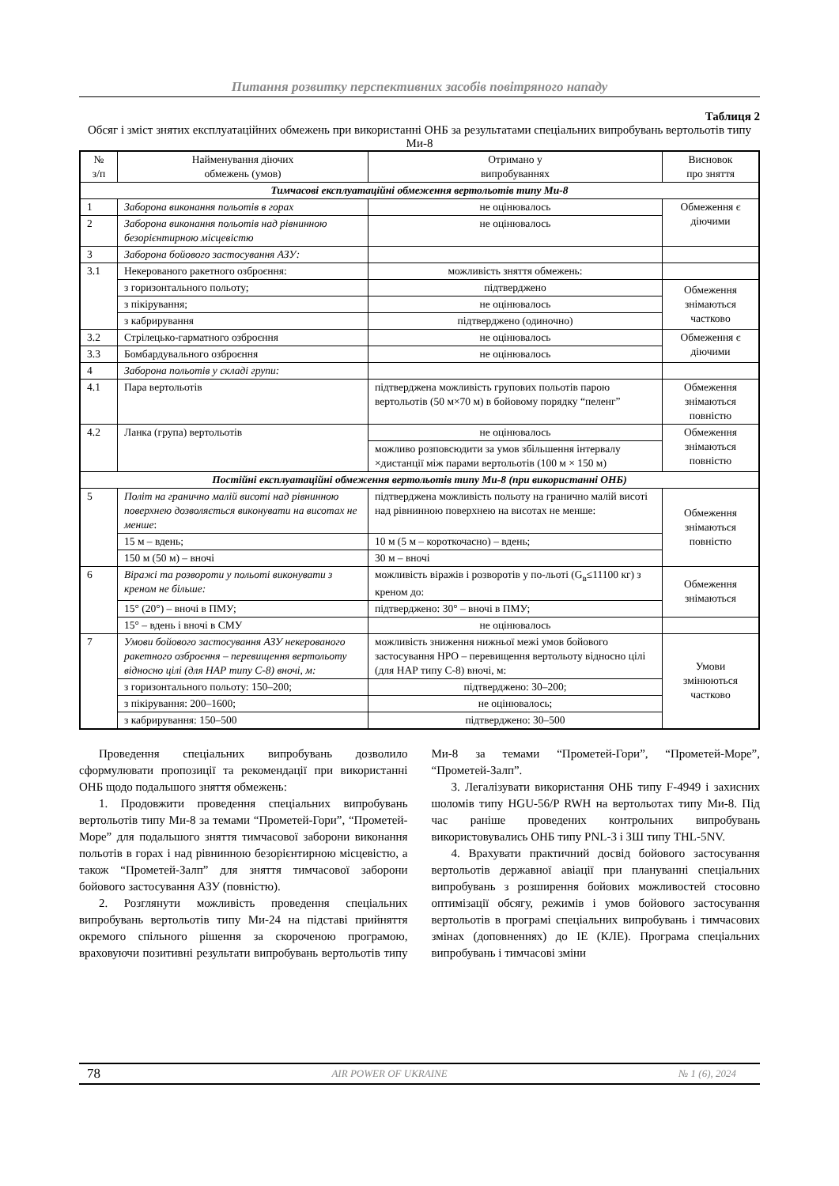Питання розвитку перспективних засобів повітряного нападу
Таблиця 2
Обсяг і зміст знятих експлуатаційних обмежень при використанні ОНБ за результатами спеціальних випробувань вертольотів типу Ми-8
| № з/п | Найменування діючих обмежень (умов) | Отримано у випробуваннях | Висновок про зняття |
| --- | --- | --- | --- |
| Тимчасові експлуатаційні обмеження вертольотів типу Ми-8 | | | |
| 1 | Заборона виконання польотів в горах | не оцінювалось | Обмеження є діючими |
| 2 | Заборона виконання польотів над рівнинною безорієнтирною місцевістю | не оцінювалось | |
| 3 | Заборона бойового застосування АЗУ: | | |
| 3.1 | Некерованого ракетного озброєння: | можливість зняття обмежень: | |
| | з горизонтального польоту; | підтверджено | Обмеження знімаються частково |
| | з пікірування; | не оцінювалось | |
| | з кабрирування | підтверджено (одиночно) | |
| 3.2 | Стрілецько-гарматного озброєння | не оцінювалось | Обмеження є діючими |
| 3.3 | Бомбардувального озброєння | не оцінювалось | |
| 4 | Заборона польотів у складі групи: | | |
| 4.1 | Пара вертольотів | підтверджена можливість групових польотів парою вертольотів (50 м×70 м) в бойовому порядку “пеленг” | Обмеження знімаються повністю |
| 4.2 | Ланка (група) вертольотів | не оцінювалось | Обмеження знімаються повністю |
| | | можливо розповсюдити за умов збільшення інтервалу ×дистанції між парами вертольотів (100 м × 150 м) | |
| Постійні експлуатаційні обмеження вертольотів типу Ми-8 (при використанні ОНБ) | | | |
| 5 | Політ на гранично малій висоті над рівнинною поверхнею дозволяється виконувати на висотах не менше : | підтверджена можливість польоту на гранично малій висоті над рівнинною поверхнею на висотах не менше: | Обмеження знімаються повністю |
| | 15 м – вдень; | 10 м (5 м – короткочасно) – вдень; | |
| | 150 м (50 м) – вночі | 30 м – вночі | |
| 6 | Віражі та розвороти у польоті виконувати з креном не більше: | можливість віражів і розворотів у по-льоті (G<sub>в</sub>≤11100 кг) з креном до: | Обмеження знімаються |
| | 15° (20°) – вночі в ПМУ; | підтверджено: 30° – вночі в ПМУ; | |
| | 15° – вдень і вночі в СМУ | не оцінювалось | |
| 7 | Умови бойового застосування АЗУ некерованого ракетного озброєння – перевищення вертольоту відносно цілі (для НАР типу С-8) вночі, м: | можливість зниження нижньої межі умов бойового застосування НРО – перевищення вертольоту відносно цілі (для НАР типу С-8) вночі, м: | Умови змінюються частково |
| | з горизонтального польоту: 150–200; | підтверджено: 30–200; | |
| | з пікірування: 200–1600; | не оцінювалось; | |
| | з кабрирування: 150–500 | підтверджено: 30–500 | |
Проведення спеціальних випробувань дозволило сформулювати пропозиції та рекомендації при використанні ОНБ щодо подальшого зняття обмежень:
1. Продовжити проведення спеціальних випробувань вертольотів типу Ми-8 за темами “Прометей-Гори”, “Прометей-Море” для подальшого зняття тимчасової заборони виконання польотів в горах і над рівнинною безорієнтирною місцевістю, а також “Прометей-Залп” для зняття тимчасової заборони бойового застосування АЗУ (повністю).
2. Розглянути можливість проведення спеціальних випробувань вертольотів типу Ми-24 на підставі прийняття окремого спільного рішення за скороченою програмою, враховуючи позитивні результати випробувань вертольотів типу Ми-8 за темами “Прометей-Гори”, “Прометей-Море”, “Прометей-Залп”.
3. Легалізувати використання ОНБ типу F-4949 і захисних шоломів типу HGU-56/P RWH на вертольотах типу Ми-8. Під час раніше проведених контрольних випробувань використовувались ОНБ типу PNL-3 і ЗШ типу THL-5NV.
4. Врахувати практичний досвід бойового застосування вертольотів державної авіації при плануванні спеціальних випробувань з розширення бойових можливостей стосовно оптимізації обсягу, режимів і умов бойового застосування вертольотів в програмі спеціальних випробувань і тимчасових змінах (доповненнях) до ІЕ (КЛЕ). Програма спеціальних випробувань і тимчасові зміни
78 AIR POWER OF UKRAINE № 1 (6), 2024